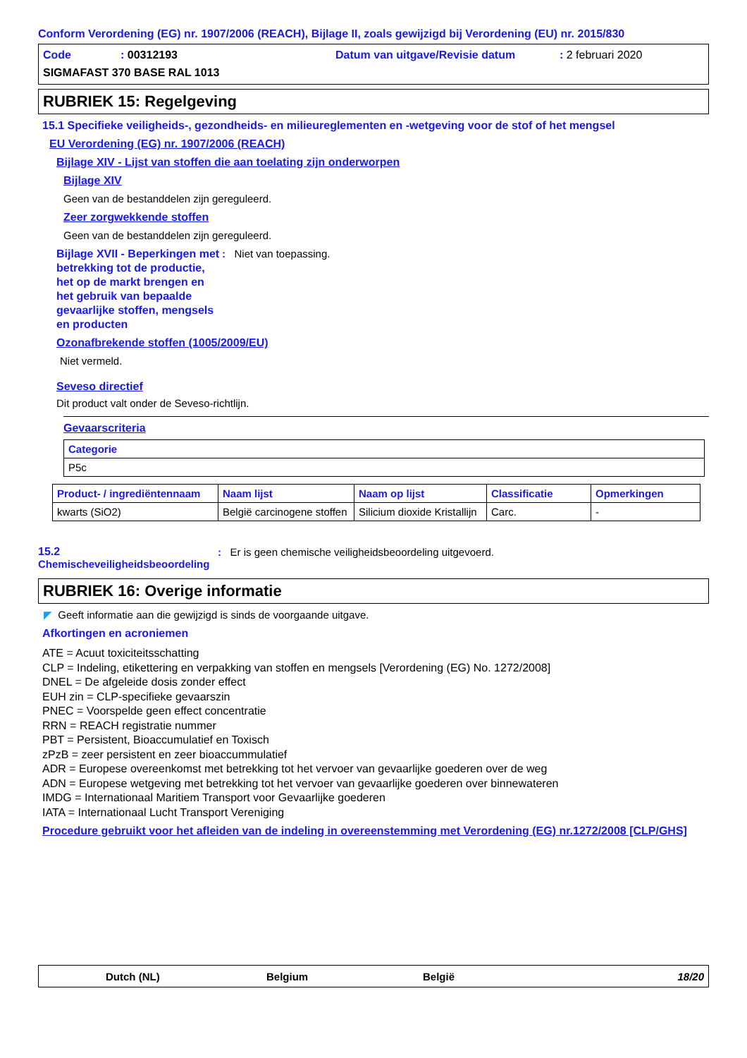Conform Verordening (EG) nr. 1907/2006 (REACH), Bijlage II, zoals gewijzigd bij Verordening (EU) nr. 2015/830
Code: 00312193 Datum van uitgave/Revisie datum: 2 februari 2020
SIGMAFAST 370 BASE RAL 1013
RUBRIEK 15: Regelgeving
15.1 Specifieke veiligheids-, gezondheids- en milieureglementen en -wetgeving voor de stof of het mengsel
EU Verordening (EG) nr. 1907/2006 (REACH)
Bijlage XIV - Lijst van stoffen die aan toelating zijn onderworpen
Bijlage XIV
Geen van de bestanddelen zijn gereguleerd.
Zeer zorgwekkende stoffen
Geen van de bestanddelen zijn gereguleerd.
Bijlage XVII - Beperkingen met betrekking tot de productie, het op de markt brengen en het gebruik van bepaalde gevaarlijke stoffen, mengsels en producten
: Niet van toepassing.
Ozonafbrekende stoffen (1005/2009/EU)
Niet vermeld.
Seveso directief
Dit product valt onder de Seveso-richtlijn.
Gevaarscriteria
| Categorie |
| --- |
| P5c |
| Product- / ingrediëntennaam | Naam lijst | Naam op lijst | Classificatie | Opmerkingen |
| --- | --- | --- | --- | --- |
| kwarts (SiO2) | België carcinogene stoffen | Silicium dioxide Kristallijn | Carc. | - |
15.2
Chemischeveiligheidsbeoordeling
: Er is geen chemische veiligheidsbeoordeling uitgevoerd.
RUBRIEK 16: Overige informatie
◤ Geeft informatie aan die gewijzigd is sinds de voorgaande uitgave.
Afkortingen en acroniemen
ATE = Acuut toxiciteitsschatting
CLP = Indeling, etikettering en verpakking van stoffen en mengsels [Verordening (EG) No. 1272/2008]
DNEL = De afgeleide dosis zonder effect
EUH zin = CLP-specifieke gevaarszin
PNEC = Voorspelde geen effect concentratie
RRN = REACH registratie nummer
PBT = Persistent, Bioaccumulatief en Toxisch
zPzB = zeer persistent en zeer bioaccummulatief
ADR = Europese overeenkomst met betrekking tot het vervoer van gevaarlijke goederen over de weg
ADN = Europese wetgeving met betrekking tot het vervoer van gevaarlijke goederen over binnewateren
IMDG = Internationaal Maritiem Transport voor Gevaarlijke goederen
IATA = Internationaal Lucht Transport Vereniging
Procedure gebruikt voor het afleiden van de indeling in overeenstemming met Verordening (EG) nr.1272/2008 [CLP/GHS]
Dutch (NL) Belgium België 18/20